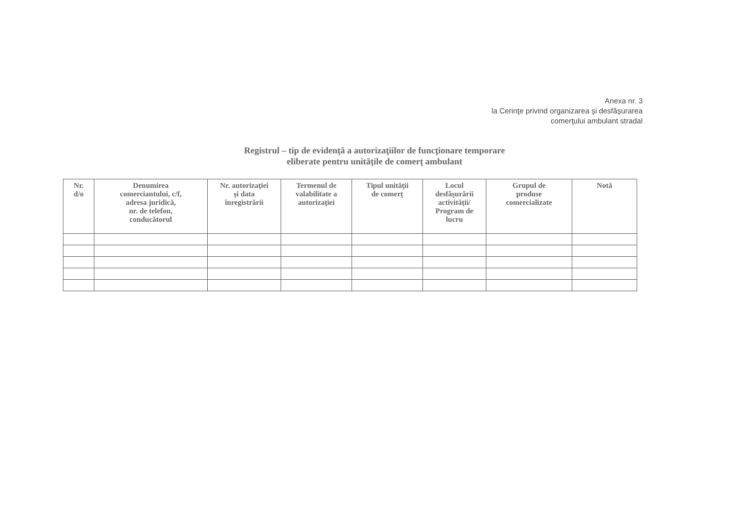Anexa nr. 3
la Cerinţe privind organizarea şi desfăşurarea
comerţului ambulant stradal
Registrul – tip de evidenţă a autorizaţiilor de funcţionare temporare
eliberate pentru unităţile de comerţ ambulant
| Nr. d/o | Denumirea comerciantului, c/f, adresa juridică, nr. de telefon, conducătorul | Nr. autorizaţiei şi data înregistrării | Termenul de valabilitate a autorizaţiei | Tipul unităţii de comerţ | Locul desfăşurării activităţii/ Program de lucru | Grupul de produse comercializate | Notă |
| --- | --- | --- | --- | --- | --- | --- | --- |